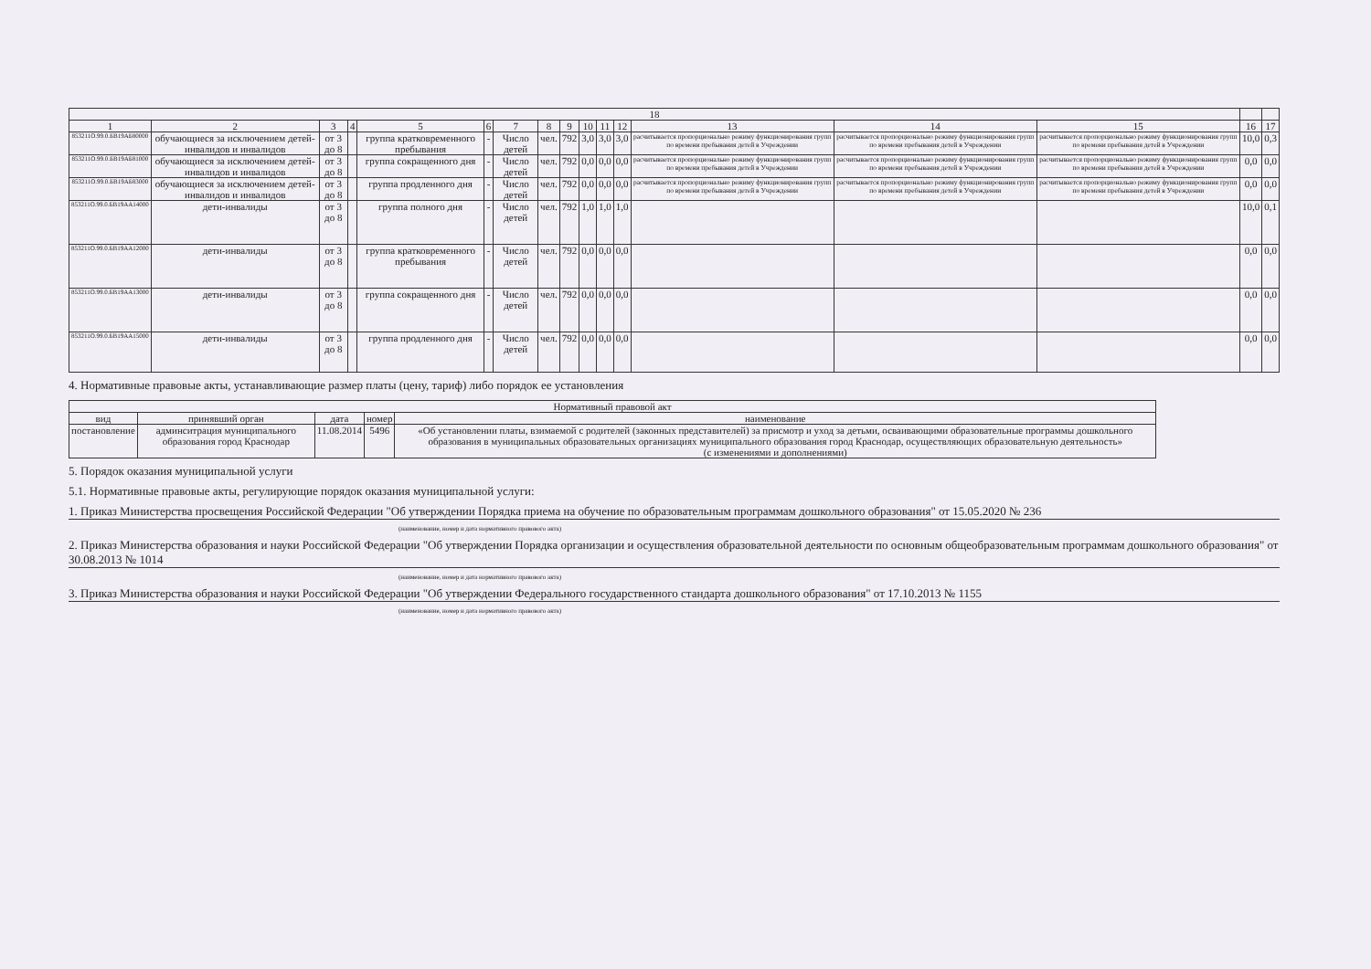| 18 | | | | | | | | | | | | | | | | |
| --- | --- | --- | --- | --- | --- | --- | --- | --- | --- | --- | --- | --- | --- | --- | --- | --- |
| 1 | 2 | 3 | 4 | 5 | 6 | 7 | 8 | 9 | 10 | 11 | 12 | 13 | 14 | 15 | 16 | 17 |
| 853211О.99.0.БВ19АБ80000 | обучающиеся за исключением детей-инвалидов и инвалидов | от 3 до 8 | | группа кратковременного пребывания | - | Число детей | чел. | 792 | 3,0 | 3,0 | 3,0 | расчитывается пропорционально режиму функционирования групп по времени пребывания детей в Учреждении | расчитывается пропорционально режиму функционирования групп по времени пребывания детей в Учреждении | расчитывается пропорционально режиму функционирования групп по времени пребывания детей в Учреждении | 10,0 | 0,3 |
| 853211О.99.0.БВ19АБ81000 | обучающиеся за исключением детей-инвалидов и инвалидов | от 3 до 8 | | группа сокращенного дня | - | Число детей | чел. | 792 | 0,0 | 0,0 | 0,0 | расчитывается пропорционально режиму функционирования групп по времени пребывания детей в Учреждении | расчитывается пропорционально режиму функционирования групп по времени пребывания детей в Учреждении | расчитывается пропорционально режиму функционирования групп по времени пребывания детей в Учреждении | 0,0 | 0,0 |
| 853211О.99.0.БВ19АБ83000 | обучающиеся за исключением детей-инвалидов и инвалидов | от 3 до 8 | | группа продленного дня | - | Число детей | чел. | 792 | 0,0 | 0,0 | 0,0 | расчитывается пропорционально режиму функционирования групп по времени пребывания детей в Учреждении | расчитывается пропорционально режиму функционирования групп по времени пребывания детей в Учреждении | расчитывается пропорционально режиму функционирования групп по времени пребывания детей в Учреждении | 0,0 | 0,0 |
| 853211О.99.0.БВ19АА14000 | дети-инвалиды | от 3 до 8 | | группа полного дня | - | Число детей | чел. | 792 | 1,0 | 1,0 | 1,0 | | | | 10,0 | 0,1 |
| 853211О.99.0.БВ19АА12000 | дети-инвалиды | от 3 до 8 | | группа кратковременного пребывания | - | Число детей | чел. | 792 | 0,0 | 0,0 | 0,0 | | | | 0,0 | 0,0 |
| 853211О.99.0.БВ19АА13000 | дети-инвалиды | от 3 до 8 | | группа сокращенного дня | - | Число детей | чел. | 792 | 0,0 | 0,0 | 0,0 | | | | 0,0 | 0,0 |
| 853211О.99.0.БВ19АА15000 | дети-инвалиды | от 3 до 8 | | группа продленного дня | - | Число детей | чел. | 792 | 0,0 | 0,0 | 0,0 | | | | 0,0 | 0,0 |
4. Нормативные правовые акты, устанавливающие размер платы (цену, тариф) либо порядок ее установления
| Нормативный правовой акт | | | | |
| --- | --- | --- | --- | --- |
| вид | принявший орган | дата | номер | наименование |
| постановление | админситрация муниципального образования город Краснодар | 11.08.2014 | 5496 | «Об установлении платы, взимаемой с родителей (законных представителей) за присмотр и уход за детьми, осваивающими образовательные программы дошкольного образования в муниципальных образовательных организациях муниципального образования город Краснодар, осуществляющих образовательную деятельность» (с изменениями и дополнениями) |
5. Порядок оказания муниципальной услуги
5.1. Нормативные правовые акты, регулирующие порядок оказания муниципальной услуги:
1. Приказ Министерства просвещения Российской Федерации "Об утверждении Порядка приема на обучение по образовательным программам дошкольного образования" от 15.05.2020 № 236
(наименование, номер и дата нормативного правового акта)
2. Приказ Министерства образования и науки Российской Федерации "Об утверждении Порядка организации и осуществления образовательной деятельности по основным общеобразовательным программам дошкольного образования" от 30.08.2013 № 1014
(наименование, номер и дата нормативного правового акта)
3. Приказ Министерства образования и науки Российской Федерации "Об утверждении Федерального государственного стандарта дошкольного образования" от 17.10.2013 № 1155
(наименование, номер и дата нормативного правового акта)